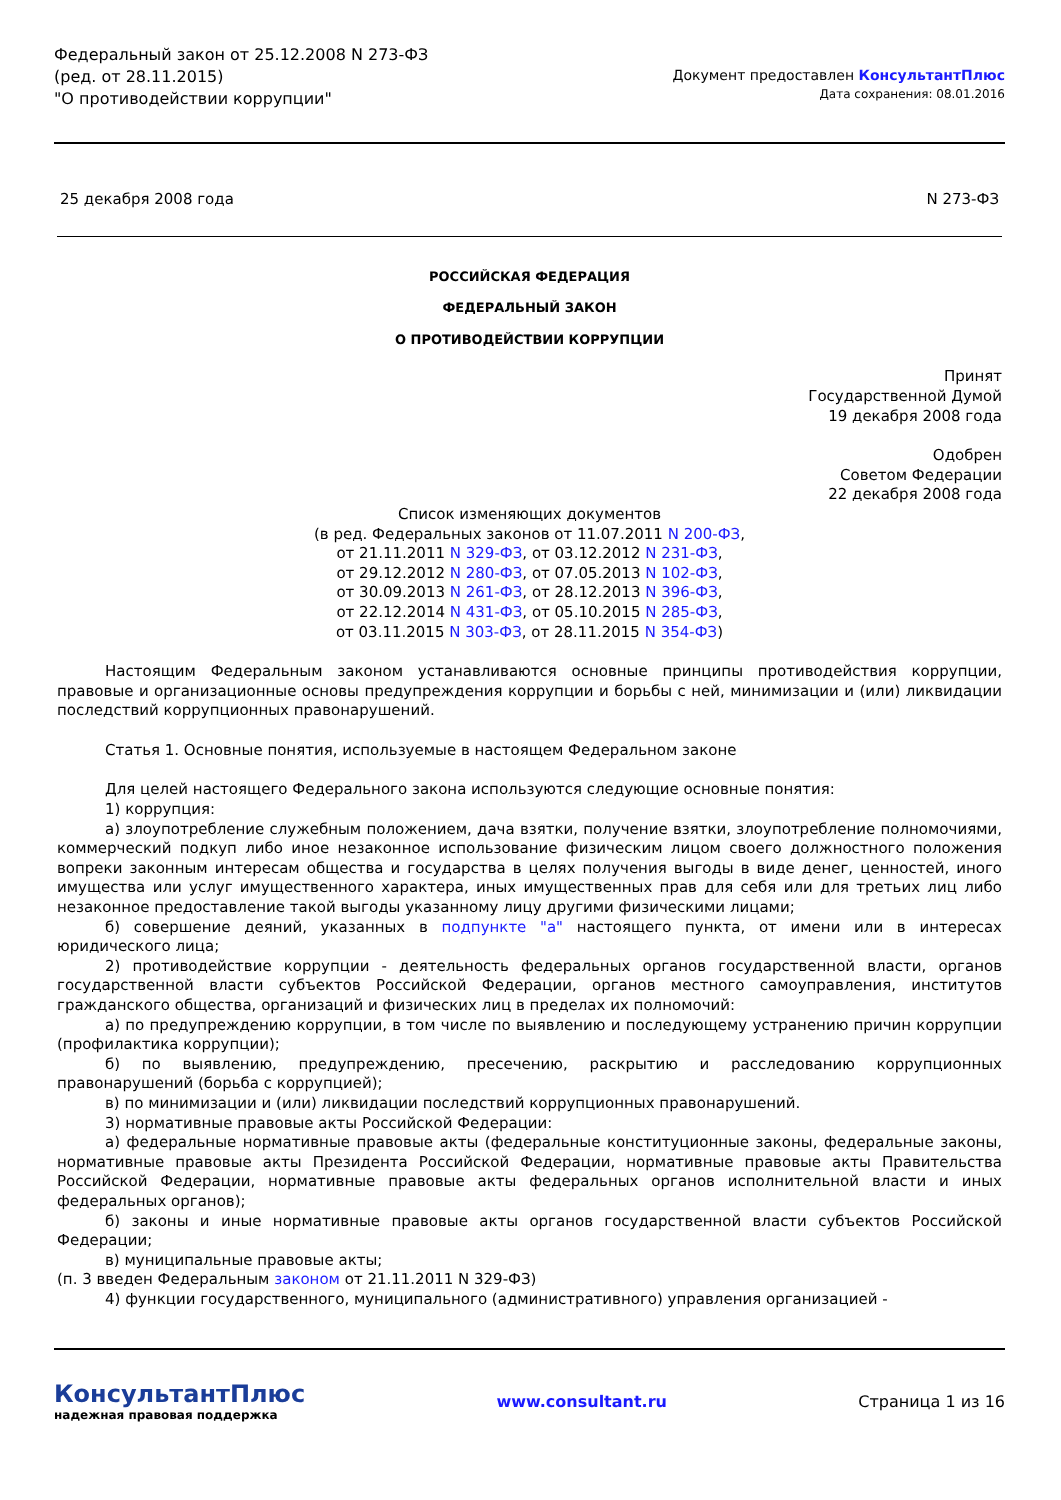Федеральный закон от 25.12.2008 N 273-ФЗ
(ред. от 28.11.2015)
"О противодействии коррупции"
Документ предоставлен КонсультантПлюс
Дата сохранения: 08.01.2016
25 декабря 2008 года N 273-ФЗ
РОССИЙСКАЯ ФЕДЕРАЦИЯ
ФЕДЕРАЛЬНЫЙ ЗАКОН
О ПРОТИВОДЕЙСТВИИ КОРРУПЦИИ
Принят
Государственной Думой
19 декабря 2008 года
Одобрен
Советом Федерации
22 декабря 2008 года
Список изменяющих документов
(в ред. Федеральных законов от 11.07.2011 N 200-ФЗ,
от 21.11.2011 N 329-ФЗ, от 03.12.2012 N 231-ФЗ,
от 29.12.2012 N 280-ФЗ, от 07.05.2013 N 102-ФЗ,
от 30.09.2013 N 261-ФЗ, от 28.12.2013 N 396-ФЗ,
от 22.12.2014 N 431-ФЗ, от 05.10.2015 N 285-ФЗ,
от 03.11.2015 N 303-ФЗ, от 28.11.2015 N 354-ФЗ)
Настоящим Федеральным законом устанавливаются основные принципы противодействия коррупции, правовые и организационные основы предупреждения коррупции и борьбы с ней, минимизации и (или) ликвидации последствий коррупционных правонарушений.
Статья 1. Основные понятия, используемые в настоящем Федеральном законе
Для целей настоящего Федерального закона используются следующие основные понятия:
1) коррупция:
а) злоупотребление служебным положением, дача взятки, получение взятки, злоупотребление полномочиями, коммерческий подкуп либо иное незаконное использование физическим лицом своего должностного положения вопреки законным интересам общества и государства в целях получения выгоды в виде денег, ценностей, иного имущества или услуг имущественного характера, иных имущественных прав для себя или для третьих лиц либо незаконное предоставление такой выгоды указанному лицу другими физическими лицами;
б) совершение деяний, указанных в подпункте "а" настоящего пункта, от имени или в интересах юридического лица;
2) противодействие коррупции - деятельность федеральных органов государственной власти, органов государственной власти субъектов Российской Федерации, органов местного самоуправления, институтов гражданского общества, организаций и физических лиц в пределах их полномочий:
а) по предупреждению коррупции, в том числе по выявлению и последующему устранению причин коррупции (профилактика коррупции);
б) по выявлению, предупреждению, пресечению, раскрытию и расследованию коррупционных правонарушений (борьба с коррупцией);
в) по минимизации и (или) ликвидации последствий коррупционных правонарушений.
3) нормативные правовые акты Российской Федерации:
а) федеральные нормативные правовые акты (федеральные конституционные законы, федеральные законы, нормативные правовые акты Президента Российской Федерации, нормативные правовые акты Правительства Российской Федерации, нормативные правовые акты федеральных органов исполнительной власти и иных федеральных органов);
б) законы и иные нормативные правовые акты органов государственной власти субъектов Российской Федерации;
в) муниципальные правовые акты;
(п. 3 введен Федеральным законом от 21.11.2011 N 329-ФЗ)
4) функции государственного, муниципального (административного) управления организацией -
КонсультантПлюс
надежная правовая поддержка
www.consultant.ru Страница 1 из 16